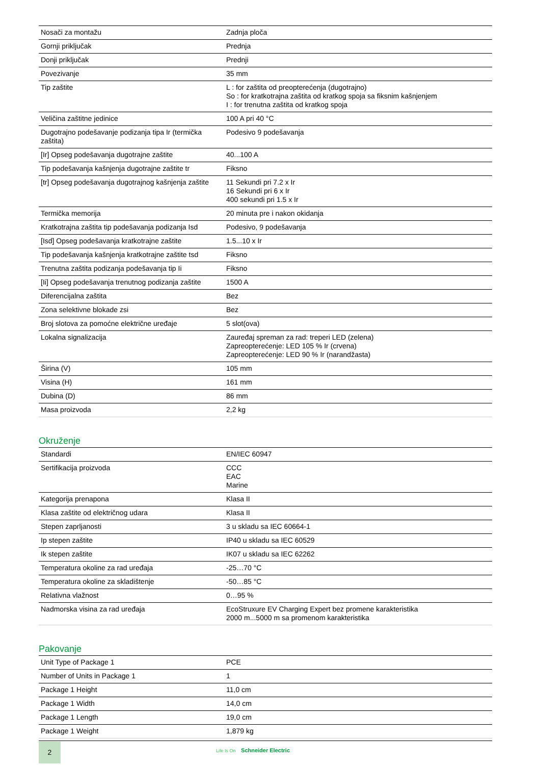| Nosači za montažu | Zadnja ploča |
| Gornji priključak | Prednja |
| Donji priključak | Prednji |
| Povezivanje | 35 mm |
| Tip zaštite | L : for zaštita od preopterećenja (dugotrajno) So : for kratkotrajna zaštita od kratkog spoja sa fiksnim kašnjenjem I : for trenutna zaštita od kratkog spoja |
| Veličina zaštitne jedinice | 100 A pri 40 °C |
| Dugotrajno podešavanje podizanja tipa Ir (termička zaštita) | Podesivo 9 podešavanja |
| [Ir] Opseg podešavanja dugotrajne zaštite | 40...100 A |
| Tip podešavanja kašnjenja dugotrajne zaštite tr | Fiksno |
| [tr] Opseg podešavanja dugotrajnog kašnjenja zaštite | 11 Sekundi pri 7.2 x Ir 16 Sekundi pri 6 x Ir 400 sekundi pri 1.5 x Ir |
| Termička memorija | 20 minuta pre i nakon okidanja |
| Kratkotrajna zaštita tip podešavanja podizanja Isd | Podesivo, 9 podešavanja |
| [Isd] Opseg podešavanja kratkotrajne zaštite | 1.5...10 x Ir |
| Tip podešavanja kašnjenja kratkotrajne zaštite tsd | Fiksno |
| Trenutna zaštita podizanja podešavanja tip Ii | Fiksno |
| [Ii] Opseg podešavanja trenutnog podizanja zaštite | 1500 A |
| Diferencijalna zaštita | Bez |
| Zona selektivne blokade zsi | Bez |
| Broj slotova za pomoćne električne uređaje | 5 slot(ova) |
| Lokalna signalizacija | Zauređaj spreman za rad: treperi LED (zelena) Zapreopterećenje: LED 105 % Ir (crvena) Zapreopterećenje: LED 90 % Ir (narandžasta) |
| Širina (V) | 105 mm |
| Visina (H) | 161 mm |
| Dubina (D) | 86 mm |
| Masa proizvoda | 2,2 kg |
Okruženje
| Standardi | EN/IEC 60947 |
| Sertifikacija proizvoda | CCC EAC Marine |
| Kategorija prenapona | Klasa II |
| Klasa zaštite od električnog udara | Klasa II |
| Stepen zaprljanosti | 3 u skladu sa IEC 60664-1 |
| Ip stepen zaštite | IP40 u skladu sa IEC 60529 |
| Ik stepen zaštite | IK07 u skladu sa IEC 62262 |
| Temperatura okoline za rad uređaja | -25…70 °C |
| Temperatura okoline za skladištenje | -50…85 °C |
| Relativna vlažnost | 0…95 % |
| Nadmorska visina za rad uređaja | EcoStruxure EV Charging Expert bez promene karakteristika 2000 m...5000 m sa promenom karakteristika |
Pakovanje
| Unit Type of Package 1 | PCE |
| Number of Units in Package 1 | 1 |
| Package 1 Height | 11,0 cm |
| Package 1 Width | 14,0 cm |
| Package 1 Length | 19,0 cm |
| Package 1 Weight | 1,879 kg |
2 Life Is On Schneider Electric